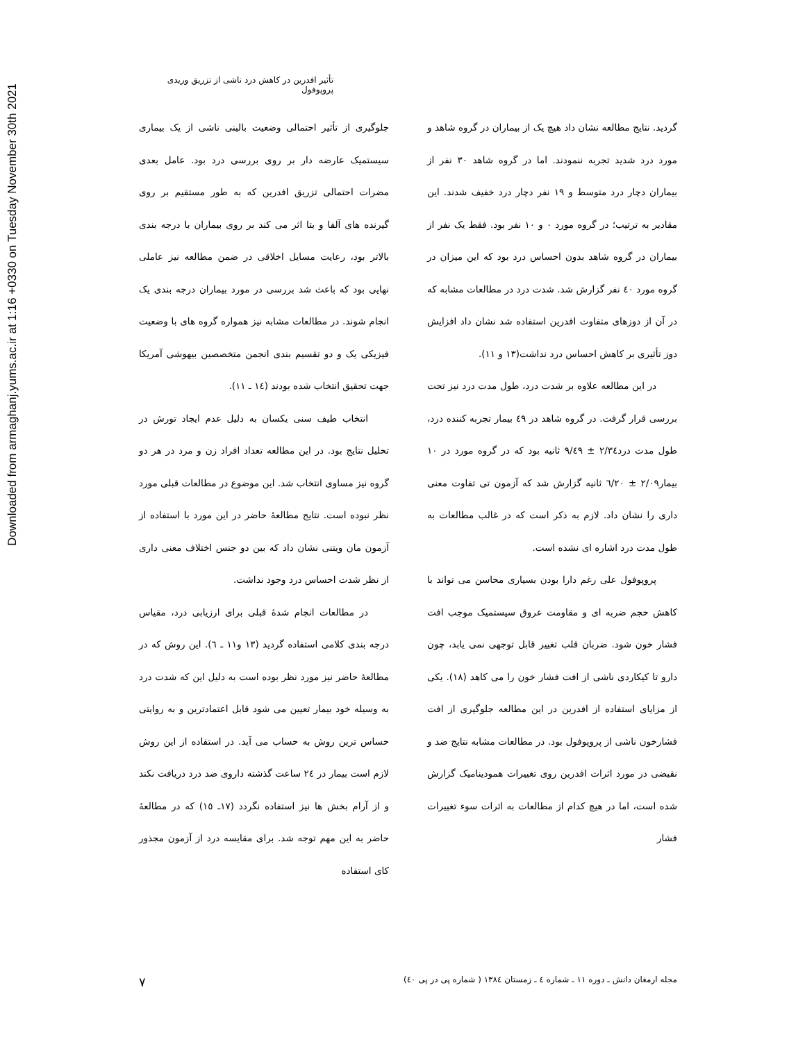Downloaded from armaghanj.yums.ac.ir at 1:16 +0330 on Tuesday November 30th 2021
تأثیر افدرین در کاهش درد ناشی از تزریق وریدی پروپوفول
جلوگیری از تأثیر احتمالی وضعیت بالینی ناشی از یک بیماری سیستمیک عارضه دار بر روی بررسی درد بود. عامل بعدی مضرات احتمالی تزریق افدرین که به طور مستقیم بر روی گیرنده های آلفا و بتا اثر می کند بر روی بیماران با درجه بندی بالاتر بود، رعایت مسایل اخلاقی در ضمن مطالعه نیز عاملی نهایی بود که باعث شد بررسی در مورد بیماران درجه بندی یک انجام شوند. در مطالعات مشابه نیز همواره گروه های با وضعیت فیزیکی یک و دو تقسیم بندی انجمن متخصصین بیهوشی آمریکا جهت تحقیق انتخاب شده بودند (١٤ ـ ١١).
انتخاب طیف سنی یکسان به دلیل عدم ایجاد تورش در تحلیل نتایج بود. در این مطالعه تعداد افراد زن و مرد در هر دو گروه نیز مساوی انتخاب شد. این موضوع در مطالعات قبلی مورد نظر نبوده است. نتایج مطالعهٔ حاضر در این مورد با استفاده از آزمون مان ویتنی نشان داد که بین دو جنس اختلاف معنی داری از نظر شدت احساس درد وجود نداشت.
در مطالعات انجام شدهٔ قبلی برای ارزیابی درد، مقیاس درجه بندی کلامی استفاده گردید (١٣ و١١ ـ ٦). این روش که در مطالعهٔ حاضر نیز مورد نظر بوده است به دلیل این که شدت درد به وسیله خود بیمار تعیین می شود قابل اعتمادترین و به روایتی حساس ترین روش به حساب می آید. در استفاده از این روش لازم است بیمار در ٢٤ ساعت گذشته داروی ضد درد دریافت نکند و از آرام بخش ها نیز استفاده نگردد (١٧ـ ١٥) که در مطالعهٔ حاضر به این مهم توجه شد. برای مقایسه درد از آزمون مجذور کای استفاده
گردید. نتایج مطالعه نشان داد هیچ یک از بیماران در گروه شاهد و مورد درد شدید تجربه ننمودند. اما در گروه شاهد ٣٠ نفر از بیماران دچار درد متوسط و ١٩ نفر دچار درد خفیف شدند. این مقادیر به ترتیب؛ در گروه مورد ٠ و ١٠ نفر بود. فقط یک نفر از بیماران در گروه شاهد بدون احساس درد بود که این میزان در گروه مورد ٤٠ نفر گزارش شد. شدت درد در مطالعات مشابه که در آن از دوزهای متفاوت افدرین استفاده شد نشان داد افزایش دوز تأثیری بر کاهش احساس درد نداشت(١٣ و ١١).
در این مطالعه علاوه بر شدت درد، طول مدت درد نیز تحت بررسی قرار گرفت. در گروه شاهد در ٤٩ بیمار تجربه کننده درد، طول مدت درد٢/٣٤ ± ٩/٤٩ ثانیه بود که در گروه مورد در ١٠ بیمار٢/٠٩ ± ٦/٢٠ ثانیه گزارش شد که آزمون تی تفاوت معنی داری را نشان داد. لازم به ذکر است که در غالب مطالعات به طول مدت درد اشاره ای نشده است.
پروپوفول علی رغم دارا بودن بسیاری محاسن می تواند با کاهش حجم ضربه ای و مقاومت عروق سیستمیک موجب افت فشار خون شود. ضربان قلب تغییر قابل توجهی نمی یابد، چون دارو تا کیکاردی ناشی از افت فشار خون را می کاهد (١٨). یکی از مزایای استفاده از افدرین در این مطالعه جلوگیری از افت فشارخون ناشی از پروپوفول بود. در مطالعات مشابه نتایج ضد و نقیضی در مورد اثرات افدرین روی تغییرات همودینامیک گزارش شده است، اما در هیچ کدام از مطالعات به اثرات سوء تغییرات فشار
مجله ارمغان دانش ـ دوره ١١ ـ شماره ٤ ـ زمستان ١٣٨٤ ( شماره پی در پی ٤٠) ٧